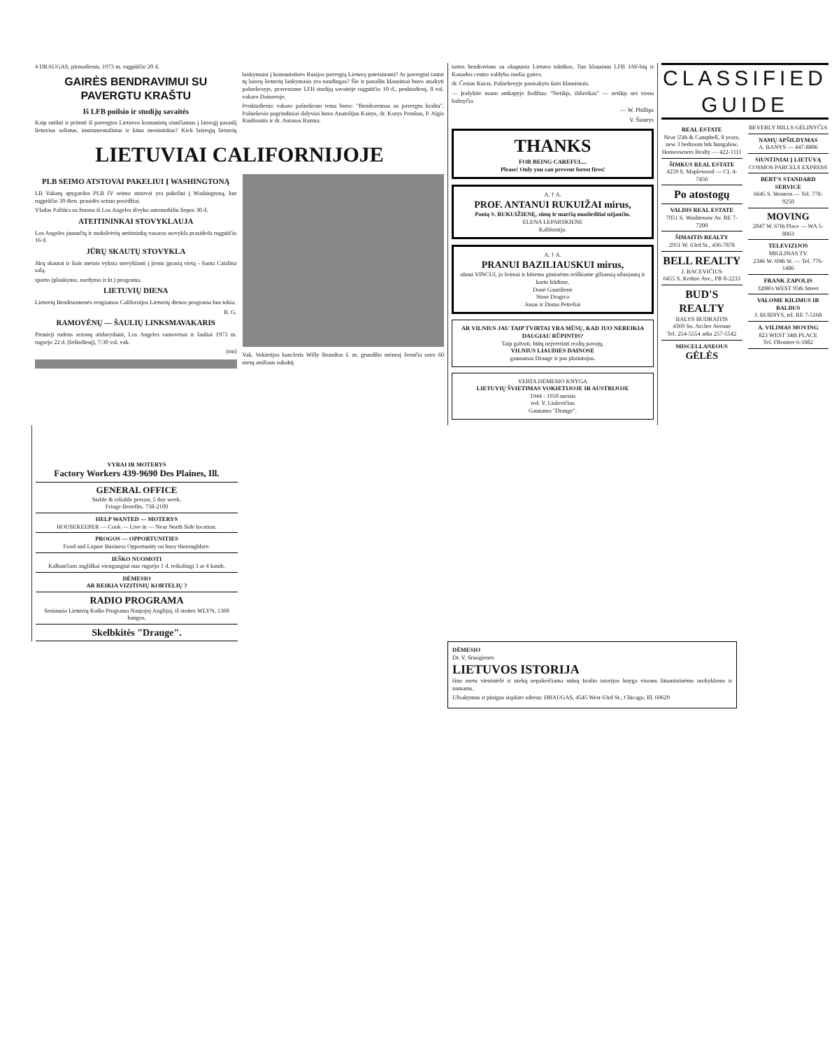4 DRAUGAS, pirmadienis, 1973 m. rugpiūčio 20 d.
GAIRĖS BENDRAVIMUI SU PAVERGTU KRAŠTU
Iš LFB poilsio ir studijų savaitės
Kaip sutikti ir priimti iš pavergtos Lietuvos komunistų siunčiamus į laisvąjį pasaulį lietuvius solistus, instrumentalistus ir kitus menininkus? Kiek laisvųjų lietuvių lankymaisi į komunistinės Rusijos pavergtą Lietuvą pateisinami? Ar pavergtai tautai tų laisvų lietuvių lankymasis yra naudingas? Šie ir panašūs klausimai buvo atsakyti pašnekesyje, pravestame LFB studijų savaitėje rugpiūčio 10 d., penktadienį, 8 val. vakaro Dainavoje.
Penktadienio vakaro pašnekesio tema buvo: "Bendravimas su pavergtu kraštu". Pašnekesio pagrindiniai dalyviai buvo Anatolijus Kairys, dr. Kazys Pemkus, P. Algis Raulinaitis ir dr. Antanas Razma.
LIETUVIAI CALIFORNIJOJE
PLB SEIMO ATSTOVAI PAKELIUI Į WASHINGTONĄ
LB Vakarų apygardos PLB IV seimo atstovai yra pakeliui į Washingtoną, kur rugpiūčio 30 dien. prasidės seimo posėdžiai.
Vladas Pažiūra su žmona iš Los Angeles išvyko automobiliu liepos 30 d.
ATEITININKAI STOVYKLAUJA
Los Angeles jaunučių ir moksleivių ateitininkų vasaros stovykla prasideda rugpiūčio 16 d.
JŪRŲ SKAUTŲ STOVYKLA
Jūrų skautai ir šiais metais vyksta stovyklauti į jiems įprastą vietą - Santa Catalina salą.
sporto (plaukymo, nardymo ir kt.) programa.
LIETUVIŲ DIENA
Lietuvių Bendruomenės rengiamos Californijos Lietuvių dienos programa bus tokia.
B. G.
RAMOVĖNŲ — ŠAULIŲ LINKSMAVAKARIS
Pirmieji rudens sezonų atidarydami, Los Angeles ramovėnai ir šauliai 1973 m. rugsėjo 22 d. (šeštadienį), 7:30 val. vak.
(rm)
Vak. Vokietijos kancleris Willy Brandtas š. m. gruodžio mėnesį švenčia savo 60 metų amžiaus sukaktį
tartos bendravimo su okupuota Lietuva taktikos. Tuo klausimu LFB JAV-bių ir Kanados centro valdyba ruošia gaires.
dr. Česius Kuras. Pašnekesyje pasisakyta šiais klausimais.
— Įrašykite mano antkapyje žodžius: "Netikįs, išdavikas" — netikįs nei viena bažnyčia.
— W. Phillips
V. Šiaurys
THANKS
FOR BEING CAREFUL...
Please! Only you can prevent forest fires!
A. † A.
PROF. ANTANUI RUKUIŽAI mirus,
Ponią S. RUKUIŽIENĘ, sūnų ir marčią nuoširdžiai užjaučiu.
ELENA LEPARSKIENE
Kalifornija.
A. † A.
PRANUI BAZILIAUSKUI mirus,
sūnui VINCUI, jo šeimai ir kitiems giminėms reiškiame giliausią užuojautą ir kartu liūdime.
Donė Gaurilienė
Stasė Dragica
Jonas ir Doma Petreliai
AR VILNIUS JAU TAIP TVIRTAI YRA MŪSŲ, KAD JUO NEREIKIA DAUGIAU RŪPINTIS?
Taip galvoti, būtų neįvertinti realių pavojų.
VILNIUS LIAUDIES DAINOSE
gaunamas Drauge ir pas platintojus.
VERTA DĖMESIO KNYGA
LIETUVIŲ ŠVIETIMAS VOKIETIJOJE IR AUSTRIJOJE
1944 - 1950 metais
red. V. Liulevičius
Gaunama "Drauge".
CLASSIFIED GUIDE
REAL ESTATE
Near 55th & Campbell, 8 years, new 3 bedroom brk bungalow.
Homeowners Realty — 422-1111
ŠIMKUS REAL ESTATE
4259 S. Maplewood — CL 4-7450
Po atostogų
VALDIS REAL ESTATE
7051 S. Washtenaw Av. RE 7-7200
ŠIMAITIS REALTY
2951 W. 63rd St., 436-7878
BELL REALTY
J. BACEVIČIUS
6455 S. Kedzie Ave., PR 8-2233
BUD'S REALTY
BALYS BUDRAITIS
4369 So. Archer Avenue
Tel. 254-5554 arba 257-5542
MISCELLANEOUS
GĖLĖS
BEVERLY HILLS GĖLINYČIA
NAMŲ APŠILDYMAS
A. BANYS — 447-8806
SIUNTINIAI Į LIETUVĄ
COSMOS PARCELS EXPRESS
BERT'S STANDARD SERVICE
6645 S. Western — Tel. 778-9250
MOVING
2047 W. 67th Place — WA 5-8063
TELEVIZIJOS
MIGLINAS TV
2346 W. 69th St. — Tel. 776-1486
FRANK ZAPOLIS
3208½ WEST 95th Street
VALOME KILIMUS IR BALDUS
J. BUBNYS, tel. RE 7-5168
A. VILIMAS MOVING
823 WEST 34th PLACE
Tel. FRontier 6-1882
VYRAI IR MOTERYS
Factory Workers 439-9690 Des Plaines, Ill.
GENERAL OFFICE
Stable & reliable person, 5 day week.
Fringe Benefits. 738-2100
HELP WANTED — MOTERYS
HOUSEKEEPER — Cook — Live in — Near North Side location.
PROGOS — OPPORTUNITIES
Food and Liquor Business Opportunity on busy thoroughfare.
IEŠKO NUOMOTI
Kalbančiam angliškai viengungiui nuo rugsėjo 1 d. reikalingi 3 ar 4 kamb.
DĖMESIO
AR REIKIA VIZITINIŲ KORTELIŲ ?
RADIO PROGRAMA
Seniausia Lietuvių Radio Programa Naujojoj Anglijoj, iš stoties WLYN, 1360 bangos.
Skelbkitės "Drauge".
DĖMESIO
Dr. V. Sruogienės
LIETUVOS ISTORIJA
šiuo metu vienintėlė ir niekų nepakeičiama mūsų krašto istorijos knyga visoms lituanistinėms mokykloms ir namams.
Užsakymus ir pinigus siųskite adresu: DRAUGAS, 4545 West 63rd St., Chicago, Ill. 60629